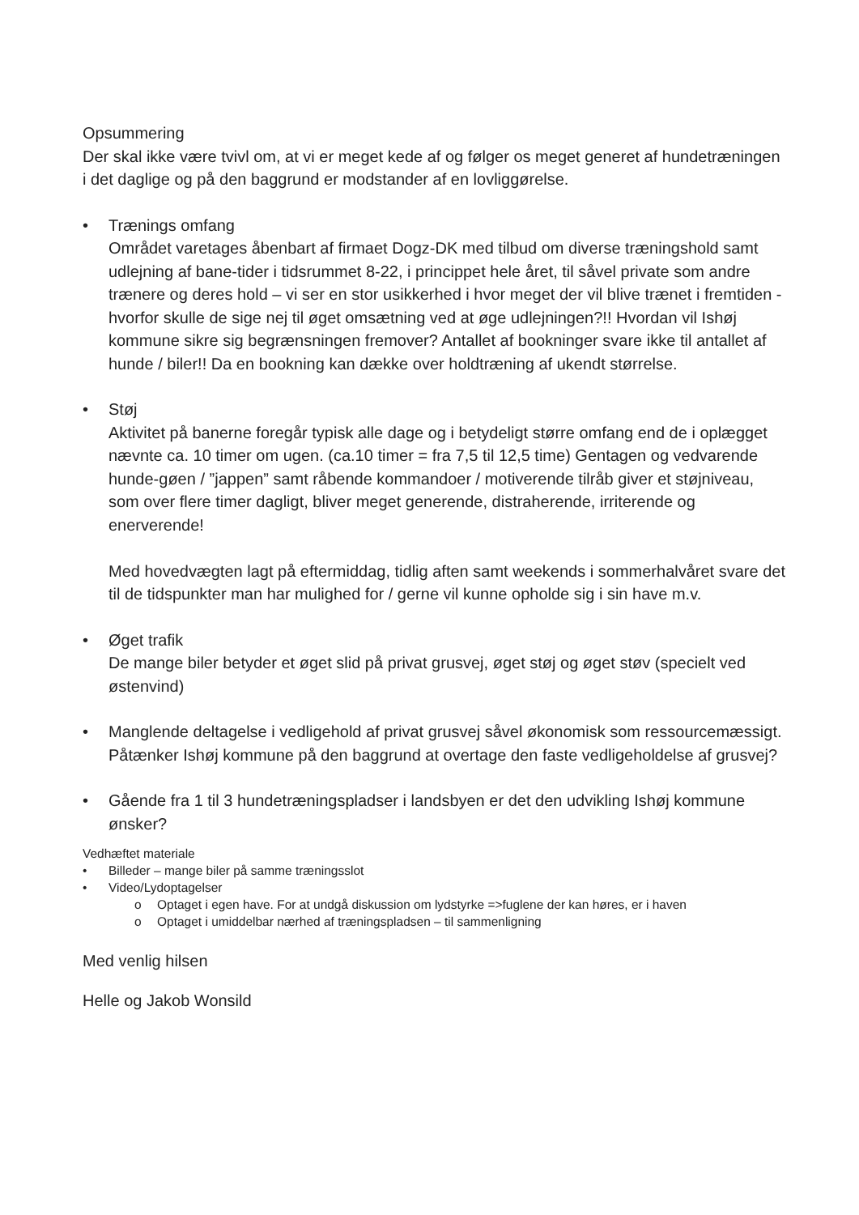Opsummering
Der skal ikke være tvivl om, at vi er meget kede af og følger os meget generet af hundetræningen i det daglige og på den baggrund er modstander af en lovliggørelse.
• Trænings omfang
Området varetages åbenbart af firmaet Dogz-DK med tilbud om diverse træningshold samt udlejning af bane-tider i tidsrummet 8-22, i princippet hele året, til såvel private som andre trænere og deres hold – vi ser en stor usikkerhed i hvor meget der vil blive trænet i fremtiden - hvorfor skulle de sige nej til øget omsætning ved at øge udlejningen?!! Hvordan vil Ishøj kommune sikre sig begrænsningen fremover? Antallet af bookninger svare ikke til antallet af hunde / biler!! Da en bookning kan dække over holdtræning af ukendt størrelse.
• Støj
Aktivitet på banerne foregår typisk alle dage og i betydeligt større omfang end de i oplægget nævnte ca. 10 timer om ugen. (ca.10 timer = fra 7,5 til 12,5 time) Gentagen og vedvarende hunde-gøen / ”jappen” samt råbende kommandoer / motiverende tilråb giver et støjniveau, som over flere timer dagligt, bliver meget generende, distraherende, irriterende og enerverende!
Med hovedvægten lagt på eftermiddag, tidlig aften samt weekends i sommerhalvåret svare det til de tidspunkter man har mulighed for / gerne vil kunne opholde sig i sin have m.v.
• Øget trafik
De mange biler betyder et øget slid på privat grusvej, øget støj og øget støv (specielt ved østenvind)
• Manglende deltagelse i vedligehold af privat grusvej såvel økonomisk som ressourcemæssigt. Påtænker Ishøj kommune på den baggrund at overtage den faste vedligeholdelse af grusvej?
• Gående fra 1 til 3 hundetræningspladser i landsbyen er det den udvikling Ishøj kommune ønsker?
Vedhæftet materiale
• Billeder – mange biler på samme træningsslot
• Video/Lydoptagelser
o Optaget i egen have. For at undgå diskussion om lydstyrke =>fuglene der kan høres, er i haven
o Optaget i umiddelbar nærhed af træningspladsen – til sammenligning
Med venlig hilsen
Helle og Jakob Wonsild